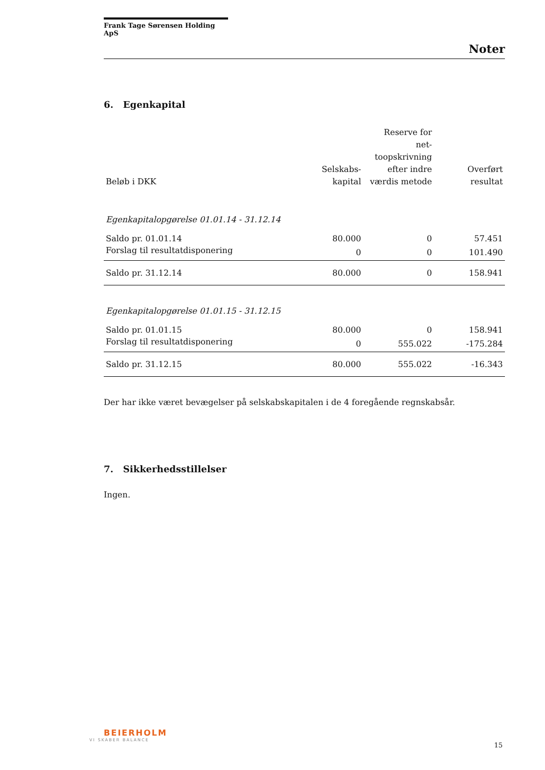Frank Tage Sørensen Holding ApS
Noter
6. Egenkapital
| Beløb i DKK | Selskabs- kapital | Reserve for net- toopskrivning efter indre værdis metode | Overført resultat |
| --- | --- | --- | --- |
| Egenkapitalopgørelse 01.01.14 - 31.12.14 | | | |
| Saldo pr. 01.01.14 | 80.000 | 0 | 57.451 |
| Forslag til resultatdisponering | 0 | 0 | 101.490 |
| Saldo pr. 31.12.14 | 80.000 | 0 | 158.941 |
| Egenkapitalopgørelse 01.01.15 - 31.12.15 | | | |
| Saldo pr. 01.01.15 | 80.000 | 0 | 158.941 |
| Forslag til resultatdisponering | 0 | 555.022 | -175.284 |
| Saldo pr. 31.12.15 | 80.000 | 555.022 | -16.343 |
Der har ikke været bevægelser på selskabskapitalen i de 4 foregående regnskabsår.
7. Sikkerhedsstillelser
Ingen.
BEIERHOLM
VI SKABER BALANCE
15